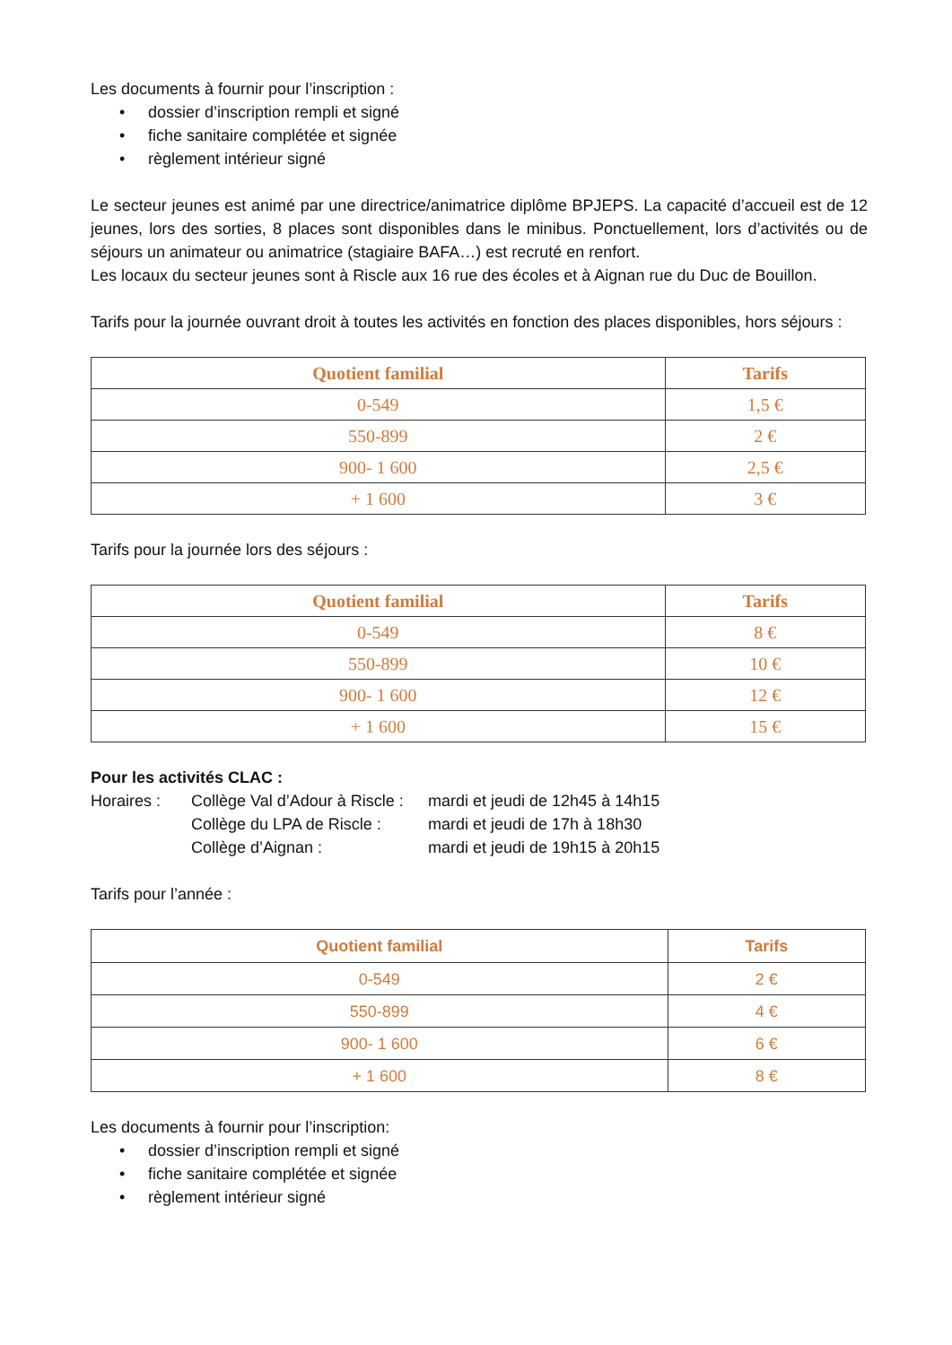Les documents à fournir pour l’inscription :
• dossier d’inscription rempli et signé
• fiche sanitaire complétée et signée
• règlement intérieur signé
Le secteur jeunes est animé par une directrice/animatrice diplôme BPJEPS. La capacité d’accueil est de 12 jeunes, lors des sorties, 8 places sont disponibles dans le minibus. Ponctuellement, lors d’activités ou de séjours un animateur ou animatrice (stagiaire BAFA…) est recruté en renfort.
Les locaux du secteur jeunes sont à Riscle aux 16 rue des écoles et à Aignan rue du Duc de Bouillon.
Tarifs pour la journée ouvrant droit à toutes les activités en fonction des places disponibles, hors séjours :
| Quotient familial | Tarifs |
| --- | --- |
| 0-549 | 1,5 € |
| 550-899 | 2 € |
| 900- 1 600 | 2,5 € |
| + 1 600 | 3 € |
Tarifs pour la journée lors des séjours :
| Quotient familial | Tarifs |
| --- | --- |
| 0-549 | 8 € |
| 550-899 | 10 € |
| 900- 1 600 | 12 € |
| + 1 600 | 15 € |
Pour les activités CLAC :
Horaires : Collège Val d’Adour à Riscle :
mardi et jeudi de 12h45 à 14h15
Collège du LPA de Riscle :
mardi et jeudi de 17h à 18h30
Collège d’Aignan : mardi et jeudi de 19h15 à 20h15
Tarifs pour l’année :
| Quotient familial | Tarifs |
| --- | --- |
| 0-549 | 2 € |
| 550-899 | 4 € |
| 900- 1 600 | 6 € |
| + 1 600 | 8 € |
Les documents à fournir pour l’inscription:
• dossier d’inscription rempli et signé
• fiche sanitaire complétée et signée
• règlement intérieur signé